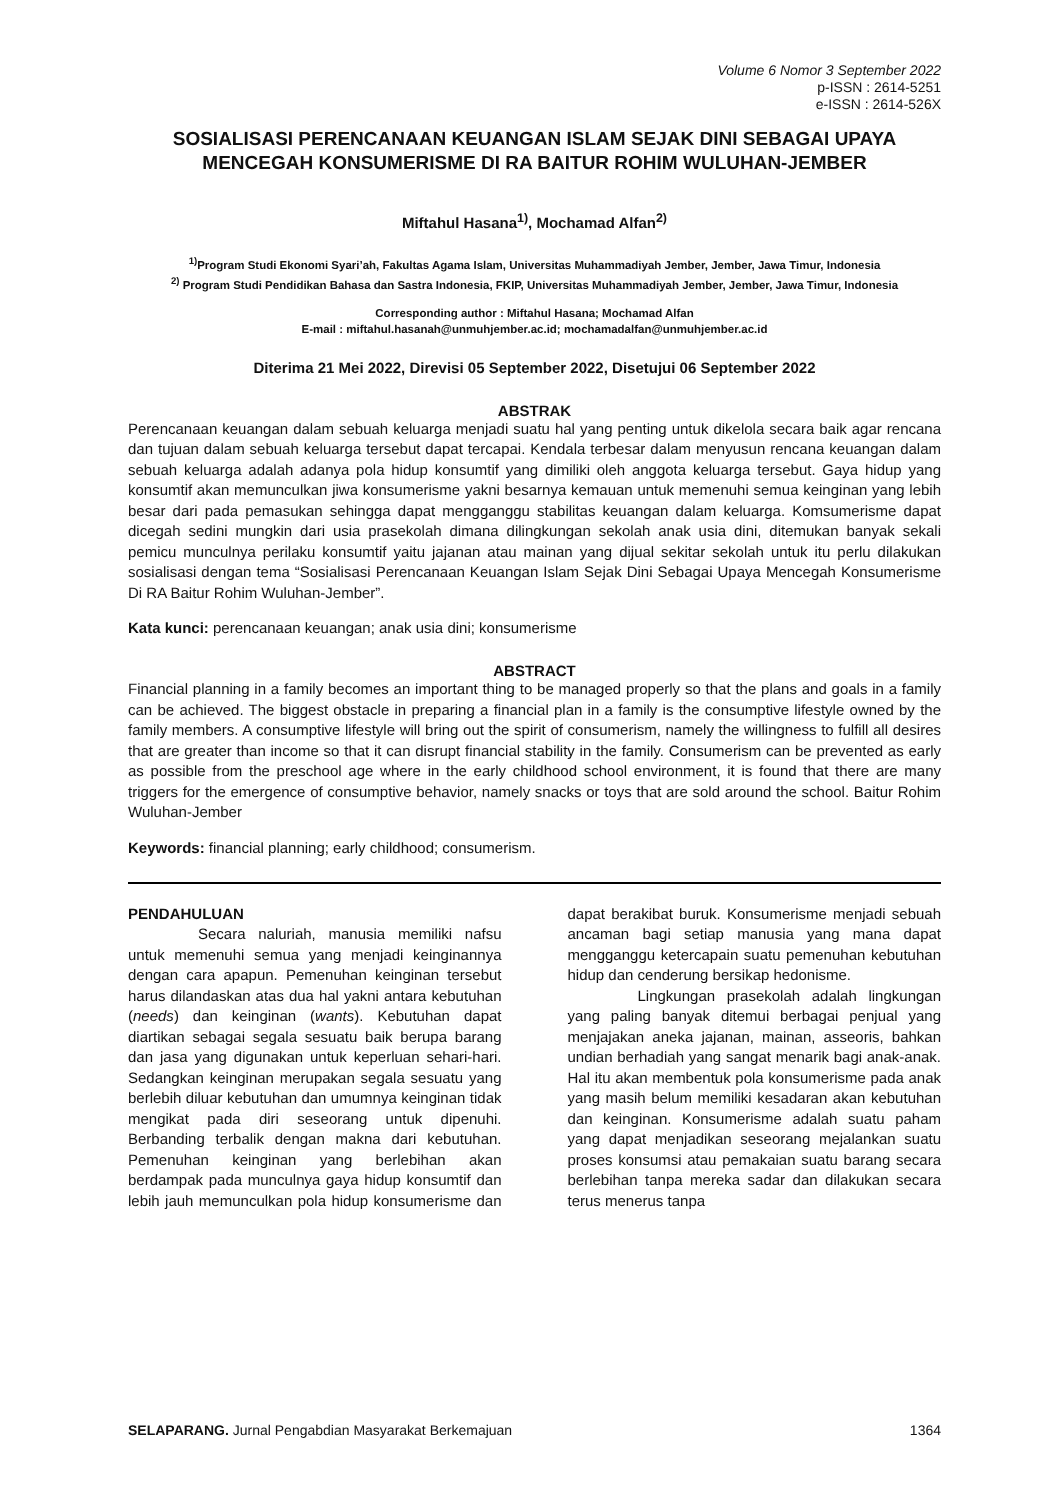Volume 6 Nomor 3 September 2022
p-ISSN : 2614-5251
e-ISSN : 2614-526X
SOSIALISASI PERENCANAAN KEUANGAN ISLAM SEJAK DINI SEBAGAI UPAYA MENCEGAH KONSUMERISME DI RA BAITUR ROHIM WULUHAN-JEMBER
Miftahul Hasana<sup>1)</sup>, Mochamad Alfan<sup>2)</sup>
<sup>1)</sup> Program Studi Ekonomi Syari’ah, Fakultas Agama Islam, Universitas Muhammadiyah Jember, Jember, Jawa Timur, Indonesia
<sup>2)</sup> Program Studi Pendidikan Bahasa dan Sastra Indonesia, FKIP, Universitas Muhammadiyah Jember, Jember, Jawa Timur, Indonesia
Corresponding author : Miftahul Hasana; Mochamad Alfan
E-mail : miftahul.hasanah@unmuhjember.ac.id; mochamadalfan@unmuhjember.ac.id
Diterima 21 Mei 2022, Direvisi 05 September 2022, Disetujui 06 September 2022
ABSTRAK
Perencanaan keuangan dalam sebuah keluarga menjadi suatu hal yang penting untuk dikelola secara baik agar rencana dan tujuan dalam sebuah keluarga tersebut dapat tercapai. Kendala terbesar dalam menyusun rencana keuangan dalam sebuah keluarga adalah adanya pola hidup konsumtif yang dimiliki oleh anggota keluarga tersebut. Gaya hidup yang konsumtif akan memunculkan jiwa konsumerisme yakni besarnya kemauan untuk memenuhi semua keinginan yang lebih besar dari pada pemasukan sehingga dapat mengganggu stabilitas keuangan dalam keluarga. Komsumerisme dapat dicegah sedini mungkin dari usia prasekolah dimana dilingkungan sekolah anak usia dini, ditemukan banyak sekali pemicu munculnya perilaku konsumtif yaitu jajanan atau mainan yang dijual sekitar sekolah untuk itu perlu dilakukan sosialisasi dengan tema “Sosialisasi Perencanaan Keuangan Islam Sejak Dini Sebagai Upaya Mencegah Konsumerisme Di RA Baitur Rohim Wuluhan-Jember”.
Kata kunci: perencanaan keuangan; anak usia dini; konsumerisme
ABSTRACT
Financial planning in a family becomes an important thing to be managed properly so that the plans and goals in a family can be achieved. The biggest obstacle in preparing a financial plan in a family is the consumptive lifestyle owned by the family members. A consumptive lifestyle will bring out the spirit of consumerism, namely the willingness to fulfill all desires that are greater than income so that it can disrupt financial stability in the family. Consumerism can be prevented as early as possible from the preschool age where in the early childhood school environment, it is found that there are many triggers for the emergence of consumptive behavior, namely snacks or toys that are sold around the school. Baitur Rohim Wuluhan-Jember
Keywords: financial planning; early childhood; consumerism.
PENDAHULUAN
Secara naluriah, manusia memiliki nafsu untuk memenuhi semua yang menjadi keinginannya dengan cara apapun. Pemenuhan keinginan tersebut harus dilandaskan atas dua hal yakni antara kebutuhan (needs) dan keinginan (wants). Kebutuhan dapat diartikan sebagai segala sesuatu baik berupa barang dan jasa yang digunakan untuk keperluan sehari-hari. Sedangkan keinginan merupakan segala sesuatu yang berlebih diluar kebutuhan dan umumnya keinginan tidak mengikat pada diri seseorang untuk dipenuhi. Berbanding terbalik dengan makna dari kebutuhan. Pemenuhan keinginan yang berlebihan akan berdampak pada munculnya gaya hidup konsumtif dan lebih jauh memunculkan pola hidup konsumerisme dan dapat berakibat buruk. Konsumerisme menjadi sebuah ancaman bagi setiap manusia yang mana dapat mengganggu ketercapain suatu pemenuhan kebutuhan hidup dan cenderung bersikap hedonisme.
Lingkungan prasekolah adalah lingkungan yang paling banyak ditemui berbagai penjual yang menjajakan aneka jajanan, mainan, asseoris, bahkan undian berhadiah yang sangat menarik bagi anak-anak. Hal itu akan membentuk pola konsumerisme pada anak yang masih belum memiliki kesadaran akan kebutuhan dan keinginan. Konsumerisme adalah suatu paham yang dapat menjadikan seseorang mejalankan suatu proses konsumsi atau pemakaian suatu barang secara berlebihan tanpa mereka sadar dan dilakukan secara terus menerus tanpa
SELAPARANG. Jurnal Pengabdian Masyarakat Berkemajuan 1364